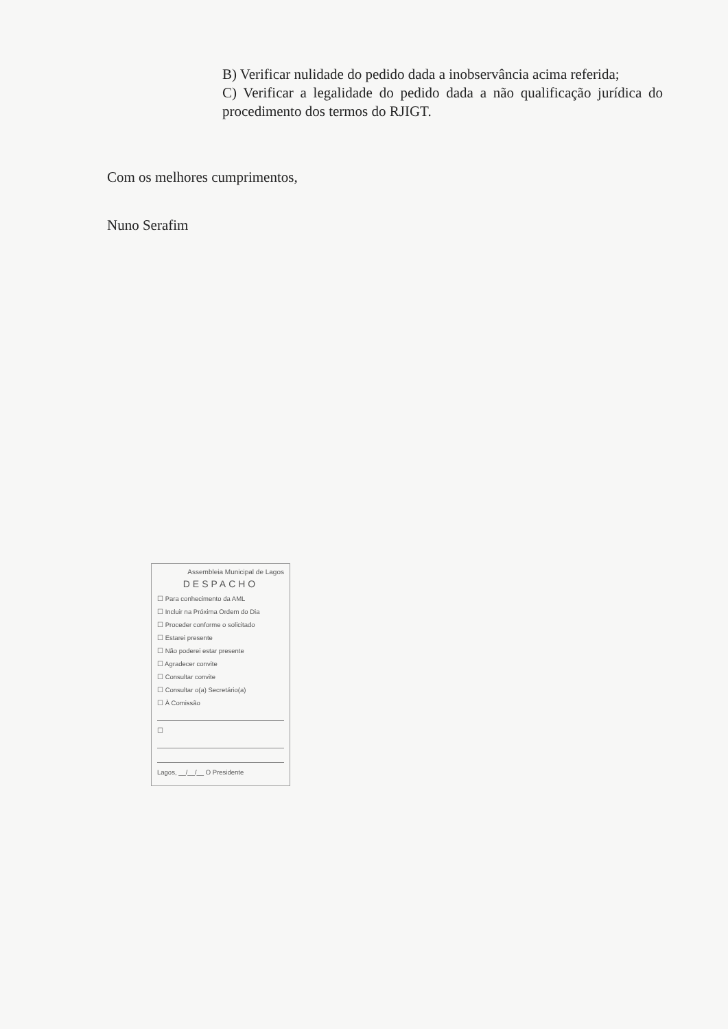B) Verificar nulidade do pedido dada a inobservância acima referida;
C) Verificar a legalidade do pedido dada a não qualificação jurídica do procedimento dos termos do RJIGT.
Com os melhores cumprimentos,
Nuno Serafim
Assembleia Municipal de Lagos
DESPACHO
☐ Para conhecimento da AML
☐ Incluir na Próxima Ordem do Dia
☐ Proceder conforme o solicitado
☐ Estarei presente
☐ Não poderei estar presente
☐ Agradecer convite
☐ Consultar convite
☐ Consultar o(a) Secretário(a)
☐ À Comissão
☐
Lagos, __/__/__ O Presidente